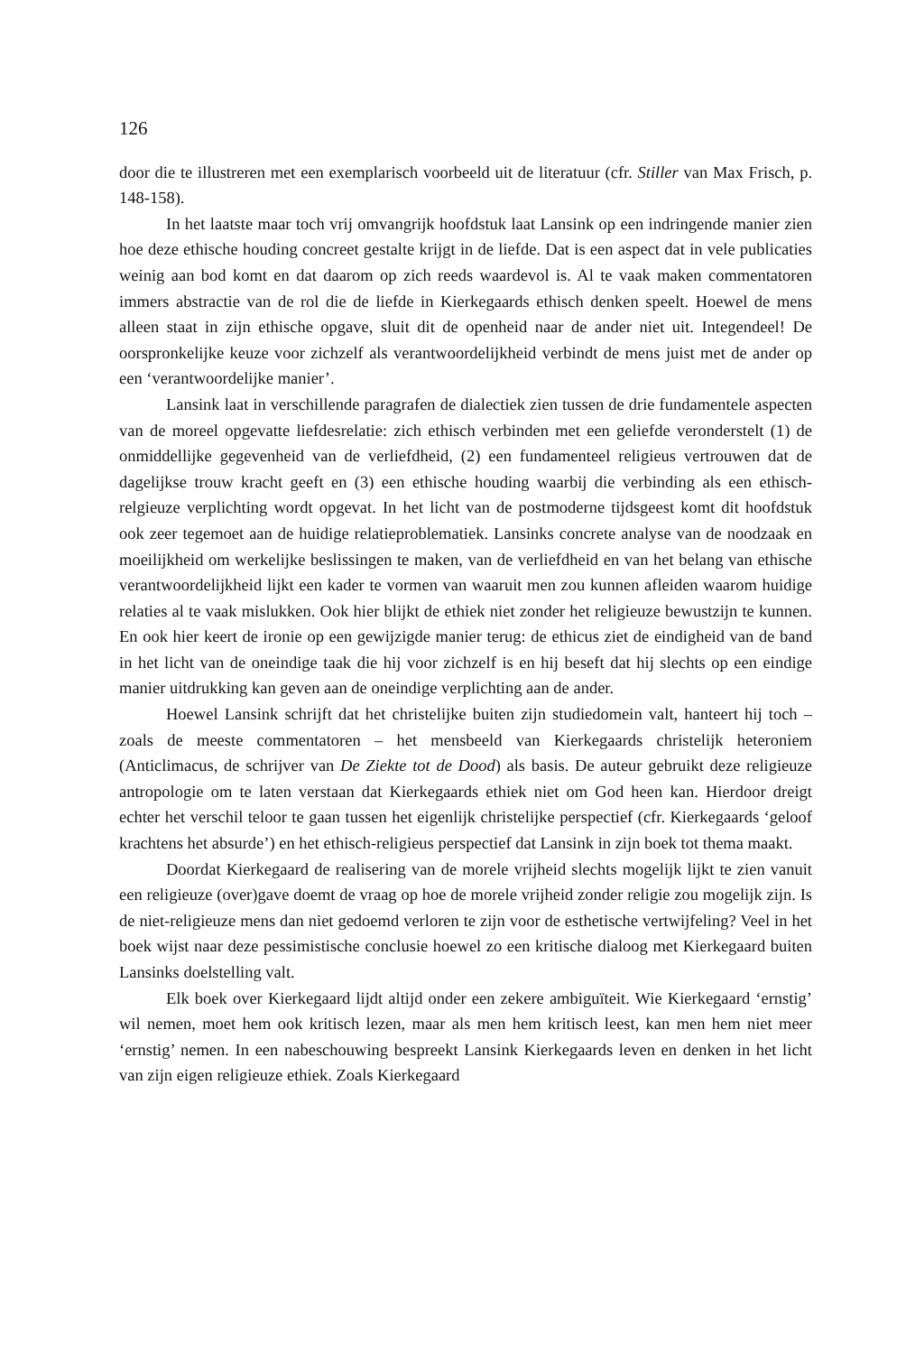126
door die te illustreren met een exemplarisch voorbeeld uit de literatuur (cfr. Stiller van Max Frisch, p. 148-158).
In het laatste maar toch vrij omvangrijk hoofdstuk laat Lansink op een indringende manier zien hoe deze ethische houding concreet gestalte krijgt in de liefde. Dat is een aspect dat in vele publicaties weinig aan bod komt en dat daarom op zich reeds waardevol is. Al te vaak maken commentatoren immers abstractie van de rol die de liefde in Kierkegaards ethisch denken speelt. Hoewel de mens alleen staat in zijn ethische opgave, sluit dit de openheid naar de ander niet uit. Integendeel! De oorspronkelijke keuze voor zichzelf als verantwoordelijkheid verbindt de mens juist met de ander op een ‘verantwoordelijke manier’.
Lansink laat in verschillende paragrafen de dialectiek zien tussen de drie fundamentele aspecten van de moreel opgevatte liefdesrelatie: zich ethisch verbinden met een geliefde veronderstelt (1) de onmiddellijke gegevenheid van de verliefdheid, (2) een fundamenteel religieus vertrouwen dat de dagelijkse trouw kracht geeft en (3) een ethische houding waarbij die verbinding als een ethisch-relgieuze verplichting wordt opgevat. In het licht van de postmoderne tijdsgeest komt dit hoofdstuk ook zeer tegemoet aan de huidige relatieproblematiek. Lansinks concrete analyse van de noodzaak en moeilijkheid om werkelijke beslissingen te maken, van de verliefdheid en van het belang van ethische verantwoordelijkheid lijkt een kader te vormen van waaruit men zou kunnen afleiden waarom huidige relaties al te vaak mislukken. Ook hier blijkt de ethiek niet zonder het religieuze bewustzijn te kunnen. En ook hier keert de ironie op een gewijzigde manier terug: de ethicus ziet de eindigheid van de band in het licht van de oneindige taak die hij voor zichzelf is en hij beseft dat hij slechts op een eindige manier uitdrukking kan geven aan de oneindige verplichting aan de ander.
Hoewel Lansink schrijft dat het christelijke buiten zijn studiedomein valt, hanteert hij toch – zoals de meeste commentatoren – het mensbeeld van Kierkegaards christelijk heteroniem (Anticlimacus, de schrijver van De Ziekte tot de Dood) als basis. De auteur gebruikt deze religieuze antropologie om te laten verstaan dat Kierkegaards ethiek niet om God heen kan. Hierdoor dreigt echter het verschil teloor te gaan tussen het eigenlijk christelijke perspectief (cfr. Kierkegaards ‘geloof krachtens het absurde’) en het ethisch-religieus perspectief dat Lansink in zijn boek tot thema maakt.
Doordat Kierkegaard de realisering van de morele vrijheid slechts mogelijk lijkt te zien vanuit een religieuze (over)gave doemt de vraag op hoe de morele vrijheid zonder religie zou mogelijk zijn. Is de niet-religieuze mens dan niet gedoemd verloren te zijn voor de esthetische vertwijfeling? Veel in het boek wijst naar deze pessimistische conclusie hoewel zo een kritische dialoog met Kierkegaard buiten Lansinks doelstelling valt.
Elk boek over Kierkegaard lijdt altijd onder een zekere ambiguïteit. Wie Kierkegaard ‘ernstig’ wil nemen, moet hem ook kritisch lezen, maar als men hem kritisch leest, kan men hem niet meer ‘ernstig’ nemen. In een nabeschouwing bespreekt Lansink Kierkegaards leven en denken in het licht van zijn eigen religieuze ethiek. Zoals Kierkegaard